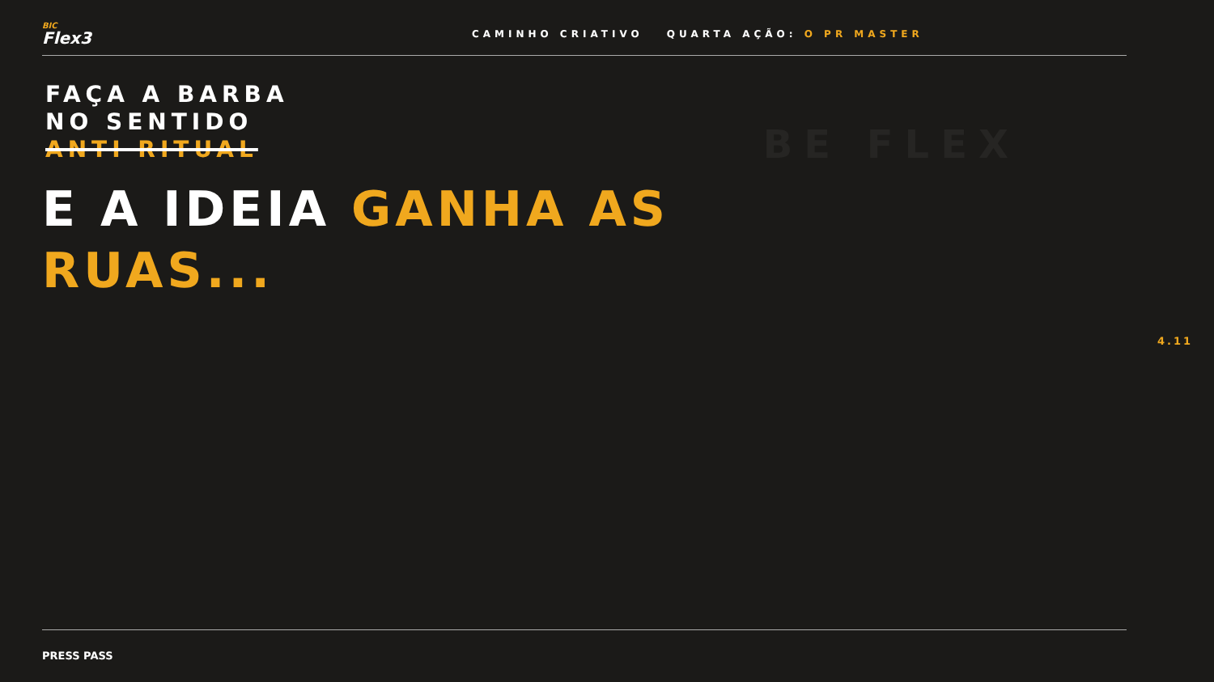BE FLEX
BIC
Flex3
CAMINHO CRIATIVO QUARTA AÇÃO: O PR MASTER
FAÇA A BARBA
NO SENTIDO
ANTI RITUAL
E A IDEIA GANHA AS
RUAS...
4.11
PRESS PASS